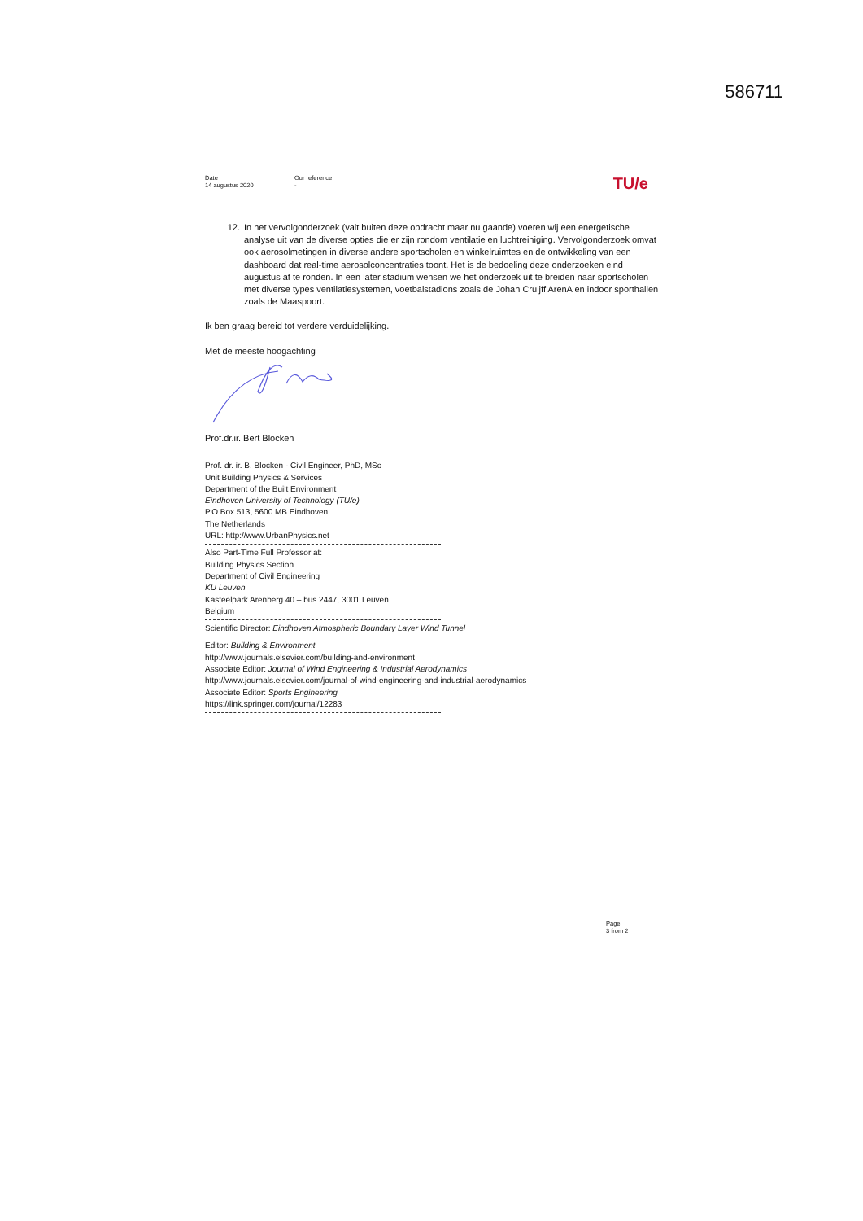586711
Date
14 augustus 2020
Our reference
-
TU/e
12. In het vervolgonderzoek (valt buiten deze opdracht maar nu gaande) voeren wij een energetische analyse uit van de diverse opties die er zijn rondom ventilatie en luchtreiniging. Vervolgonderzoek omvat ook aerosolmetingen in diverse andere sportscholen en winkelruimtes en de ontwikkeling van een dashboard dat real-time aerosolconcentraties toont. Het is de bedoeling deze onderzoeken eind augustus af te ronden. In een later stadium wensen we het onderzoek uit te breiden naar sportscholen met diverse types ventilatiesystemen, voetbalstadions zoals de Johan Cruijff ArenA en indoor sporthallen zoals de Maaspoort.
Ik ben graag bereid tot verdere verduidelijking.
Met de meeste hoogachting
Prof.dr.ir. Bert Blocken
Prof. dr. ir. B. Blocken - Civil Engineer, PhD, MSc
Unit Building Physics & Services
Department of the Built Environment
Eindhoven University of Technology (TU/e)
P.O.Box 513, 5600 MB Eindhoven
The Netherlands
URL: http://www.UrbanPhysics.net
Also Part-Time Full Professor at:
Building Physics Section
Department of Civil Engineering
KU Leuven
Kasteelpark Arenberg 40 – bus 2447, 3001 Leuven
Belgium
Scientific Director: Eindhoven Atmospheric Boundary Layer Wind Tunnel
Editor: Building & Environment
http://www.journals.elsevier.com/building-and-environment
Associate Editor: Journal of Wind Engineering & Industrial Aerodynamics
http://www.journals.elsevier.com/journal-of-wind-engineering-and-industrial-aerodynamics
Associate Editor: Sports Engineering
https://link.springer.com/journal/12283
Page
3 from 2